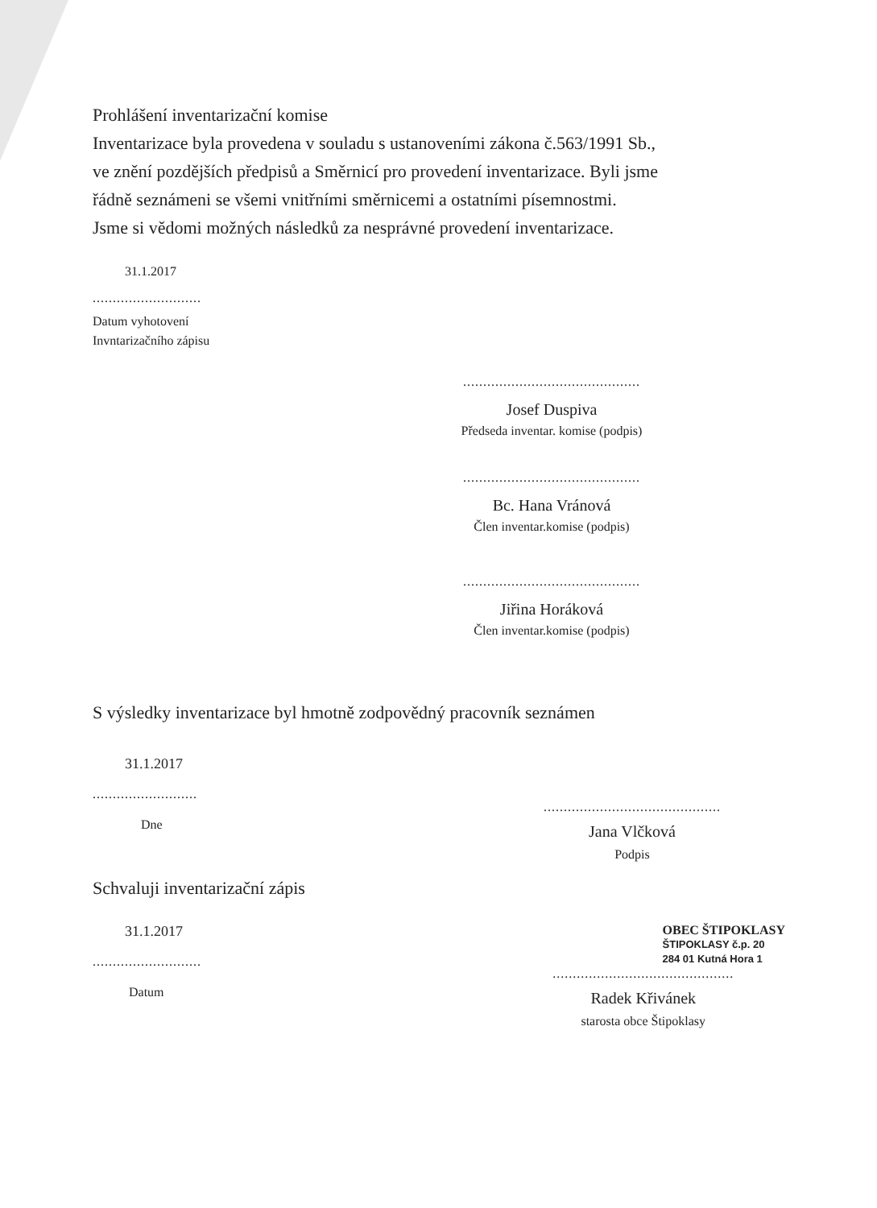Prohlášení inventarizační komise
Inventarizace byla provedena v souladu s ustanoveními zákona č.563/1991 Sb.,
ve znění pozdějších předpisů a Směrnicí pro provedení inventarizace. Byli jsme
řádně seznámeni se všemi vnitřními směrnicemi a ostatními písemnostmi.
Jsme si vědomi možných následků za nesprávné provedení inventarizace.
31.1.2017
...........................
Datum vyhotovení
Invntarizačního zápisu
............................................
Josef Duspiva
Předseda inventar. komise (podpis)
............................................
Bc. Hana Vránová
Člen inventar.komise (podpis)
............................................
Jiřina Horáková
Člen inventar.komise (podpis)
S výsledky inventarizace byl hmotně zodpovědný pracovník seznámen
31.1.2017
..........................
Dne
............................................
Jana Vlčková
Podpis
Schvaluji inventarizační zápis
31.1.2017
...........................
Datum
OBEC ŠTIPOKLASY
ŠTIPOKLASY č.p. 20
284 01 Kutná Hora 1
.............................................
Radek Křivánek
starosta obce Štipoklasy